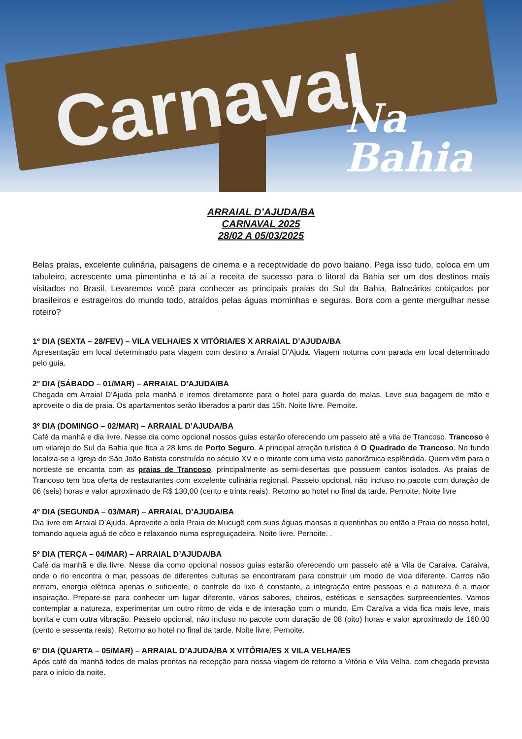Carnaval
Na
Bahia
ARRAIAL D’AJUDA/BA
CARNAVAL 2025
28/02 A 05/03/2025
Belas praias, excelente culinária, paisagens de cinema e a receptividade do povo baiano. Pega isso tudo, coloca em um tabuleiro, acrescente uma pimentinha e tá aí a receita de sucesso para o litoral da Bahia ser um dos destinos mais visitados no Brasil. Levaremos você para conhecer as principais praias do Sul da Bahia, Balneários cobiçados por brasileiros e estrageiros do mundo todo, atraídos pelas águas morninhas e seguras. Bora com a gente mergulhar nesse roteiro?
1º DIA (SEXTA – 28/FEV) – VILA VELHA/ES X VITÓRIA/ES X ARRAIAL D’AJUDA/BA
Apresentação em local determinado para viagem com destino a Arraial D’Ajuda. Viagem noturna com parada em local determinado pelo guia.
2º DIA (SÁBADO – 01/MAR) – ARRAIAL D’AJUDA/BA
Chegada em Arraial D’Ajuda pela manhã e iremos diretamente para o hotel para guarda de malas. Leve sua bagagem de mão e aproveite o dia de praia. Os apartamentos serão liberados a partir das 15h. Noite livre. Pernoite.
3º DIA (DOMINGO – 02/MAR) – ARRAIAL D’AJUDA/BA
Café da manhã e dia livre. Nesse dia como opcional nossos guias estarão oferecendo um passeio até a vila de Trancoso. Trancoso é um vilarejo do Sul da Bahia que fica a 28 kms de Porto Seguro. A principal atração turística é O Quadrado de Trancoso. No fundo localiza-se a Igreja de São João Batista construída no século XV e o mirante com uma vista panorâmica esplêndida. Quem vêm para o nordeste se encanta com as praias de Trancoso, principalmente as semi-desertas que possuem cantos isolados. As praias de Trancoso tem boa oferta de restaurantes com excelente culinária regional. Passeio opcional, não incluso no pacote com duração de 06 (seis) horas e valor aproximado de R$ 130,00 (cento e trinta reais). Retorno ao hotel no final da tarde. Pernoite. Noite livre
4º DIA (SEGUNDA – 03/MAR) – ARRAIAL D’AJUDA/BA
Dia livre em Arraial D’Ajuda. Aproveite a bela Praia de Mucugê com suas águas mansas e quentinhas ou então a Praia do nosso hotel, tomando aquela aguá de côco e relaxando numa espreguiçadeira. Noite livre. Pernoite. .
5º DIA (TERÇA – 04/MAR) – ARRAIAL D’AJUDA/BA
Café da manhã e dia livre. Nesse dia como opcional nossos guias estarão oferecendo um passeio até a Vila de Caraíva. Caraíva, onde o rio encontra o mar, pessoas de diferentes culturas se encontraram para construir um modo de vida diferente. Carros não entram, energia elétrica apenas o suficiente, o controle do lixo é constante, a integração entre pessoas e a natureza é a maior inspiração. Prepare-se para conhecer um lugar diferente, vários sabores, cheiros, estéticas e sensações surpreendentes. Vamos contemplar a natureza, experimentar um outro ritmo de vida e de interação com o mundo. Em Caraíva a vida fica mais leve, mais bonita e com outra vibração. Passeio opcional, não incluso no pacote com duração de 08 (oito) horas e valor aproximado de 160,00 (cento e sessenta reais). Retorno ao hotel no final da tarde. Noite livre. Pernoite.
6º DIA (QUARTA – 05/MAR) – ARRAIAL D’AJUDA/BA X VITÓRIA/ES X VILA VELHA/ES
Após café da manhã todos de malas prontas na recepção para nossa viagem de retorno a Vitória e Vila Velha, com chegada prevista para o início da noite.